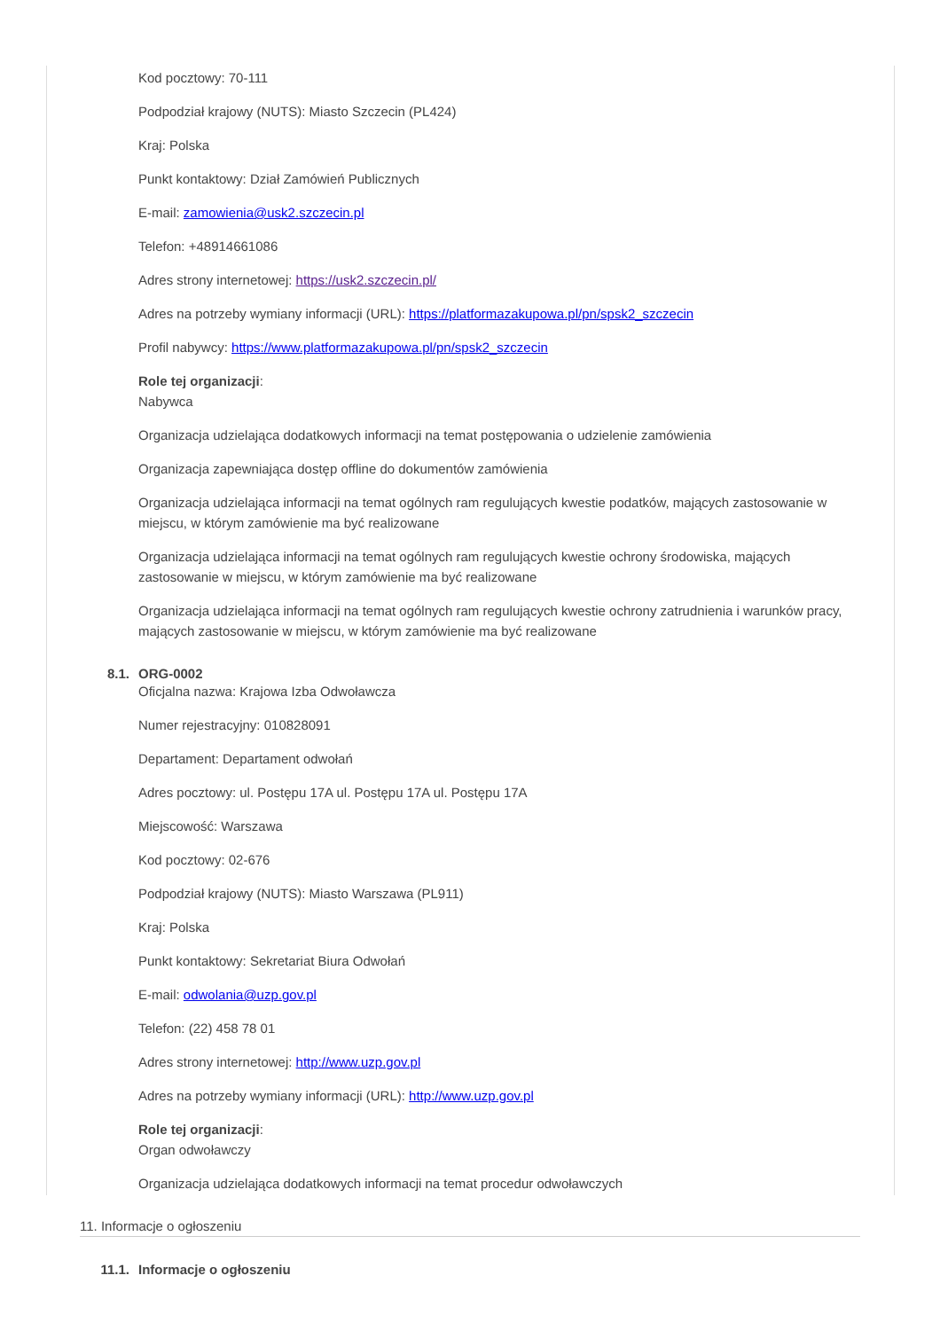Kod pocztowy: 70-111
Podpodział krajowy (NUTS): Miasto Szczecin (PL424)
Kraj: Polska
Punkt kontaktowy: Dział Zamówień Publicznych
E-mail: zamowienia@usk2.szczecin.pl
Telefon: +48914661086
Adres strony internetowej: https://usk2.szczecin.pl/
Adres na potrzeby wymiany informacji (URL): https://platformazakupowa.pl/pn/spsk2_szczecin
Profil nabywcy: https://www.platformazakupowa.pl/pn/spsk2_szczecin
Role tej organizacji:
Nabywca
Organizacja udzielająca dodatkowych informacji na temat postępowania o udzielenie zamówienia
Organizacja zapewniająca dostęp offline do dokumentów zamówienia
Organizacja udzielająca informacji na temat ogólnych ram regulujących kwestie podatków, mających zastosowanie w miejscu, w którym zamówienie ma być realizowane
Organizacja udzielająca informacji na temat ogólnych ram regulujących kwestie ochrony środowiska, mających zastosowanie w miejscu, w którym zamówienie ma być realizowane
Organizacja udzielająca informacji na temat ogólnych ram regulujących kwestie ochrony zatrudnienia i warunków pracy, mających zastosowanie w miejscu, w którym zamówienie ma być realizowane
8.1. ORG-0002
Oficjalna nazwa: Krajowa Izba Odwoławcza
Numer rejestracyjny: 010828091
Departament: Departament odwołań
Adres pocztowy: ul. Postępu 17A ul. Postępu 17A ul. Postępu 17A
Miejscowość: Warszawa
Kod pocztowy: 02-676
Podpodział krajowy (NUTS): Miasto Warszawa (PL911)
Kraj: Polska
Punkt kontaktowy: Sekretariat Biura Odwołań
E-mail: odwolania@uzp.gov.pl
Telefon: (22) 458 78 01
Adres strony internetowej: http://www.uzp.gov.pl
Adres na potrzeby wymiany informacji (URL): http://www.uzp.gov.pl
Role tej organizacji:
Organ odwoławczy
Organizacja udzielająca dodatkowych informacji na temat procedur odwoławczych
11. Informacje o ogłoszeniu
11.1. Informacje o ogłoszeniu